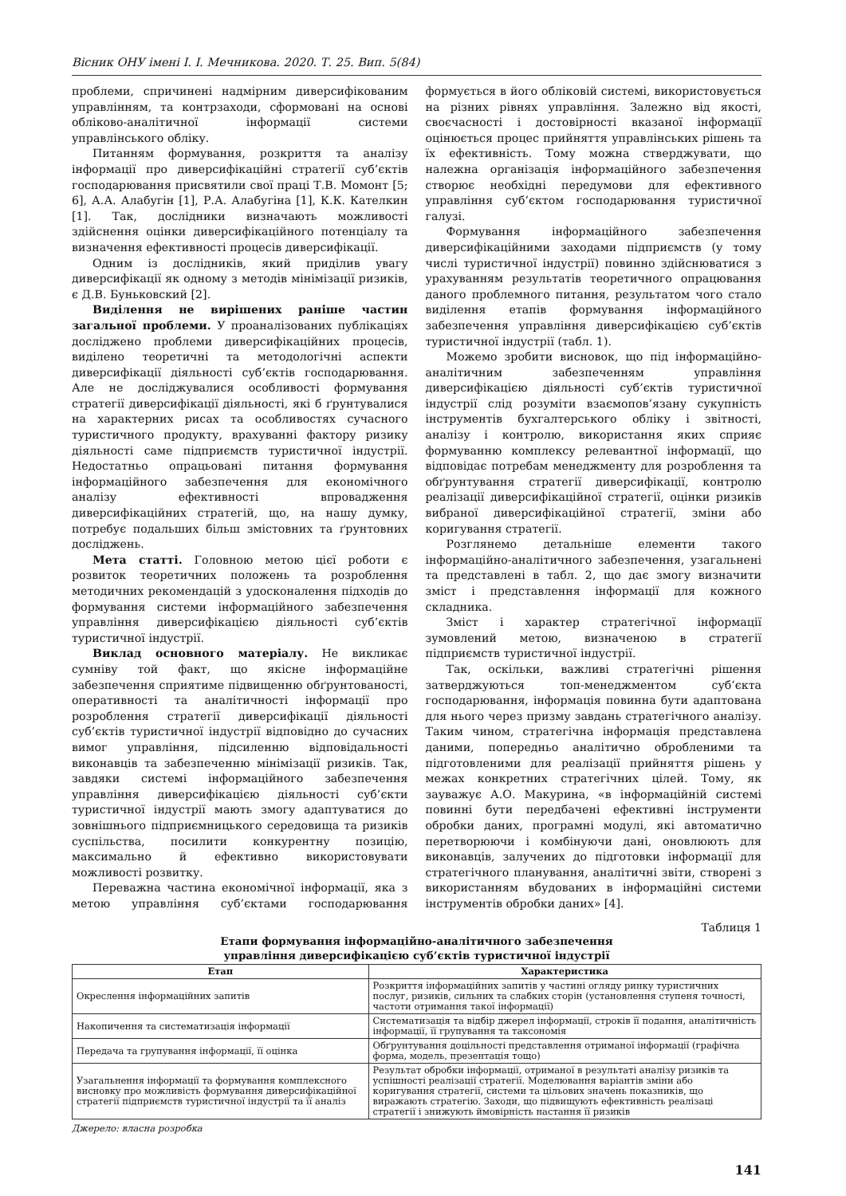Вісник ОНУ імені І. І. Мечникова. 2020. Т. 25. Вип. 5(84)
проблеми, спричинені надмірним диверсифікованим управлінням, та контрзаходи, сформовані на основі обліково-аналітичної інформації системи управлінського обліку.
Питанням формування, розкриття та аналізу інформації про диверсифікаційні стратегії суб’єктів господарювання присвятили свої праці Т.В. Момонт [5; 6], А.А. Алабугін [1], Р.А. Алабугіна [1], К.К. Кателкин [1]. Так, дослідники визначають можливості здійснення оцінки диверсифікаційного потенціалу та визначення ефективності процесів диверсифікації.
Одним із дослідників, який приділив увагу диверсифікації як одному з методів мінімізації ризиків, є Д.В. Буньковский [2].
Виділення не вирішених раніше частин загальної проблеми. У проаналізованих публікаціях досліджено проблеми диверсифікаційних процесів, виділено теоретичні та методологічні аспекти диверсифікації діяльності суб’єктів господарювання. Але не досліджувалися особливості формування стратегії диверсифікації діяльності, які б ґрунтувалися на характерних рисах та особливостях сучасного туристичного продукту, врахуванні фактору ризику діяльності саме підприємств туристичної індустрії. Недостатньо опрацьовані питання формування інформаційного забезпечення для економічного аналізу ефективності впровадження диверсифікаційних стратегій, що, на нашу думку, потребує подальших більш змістовних та ґрунтовних досліджень.
Мета статті. Головною метою цієї роботи є розвиток теоретичних положень та розроблення методичних рекомендацій з удосконалення підходів до формування системи інформаційного забезпечення управління диверсифікацією діяльності суб’єктів туристичної індустрії.
Виклад основного матеріалу. Не викликає сумніву той факт, що якісне інформаційне забезпечення сприятиме підвищенню обґрунтованості, оперативності та аналітичності інформації про розроблення стратегії диверсифікації діяльності суб’єктів туристичної індустрії відповідно до сучасних вимог управління, підсиленню відповідальності виконавців та забезпеченню мінімізації ризиків. Так, завдяки системі інформаційного забезпечення управління диверсифікацією діяльності суб’єкти туристичної індустрії мають змогу адаптуватися до зовнішнього підприємницького середовища та ризиків суспільства, посилити конкурентну позицію, максимально й ефективно використовувати можливості розвитку.
Переважна частина економічної інформації, яка з метою управління суб’єктами господарювання формується в його обліковій системі, використовується на різних рівнях управління. Залежно від якості, своєчасності і достовірності вказаної інформації оцінюється процес прийняття управлінських рішень та їх ефективність. Тому можна стверджувати, що належна організація інформаційного забезпечення створює необхідні передумови для ефективного управління суб’єктом господарювання туристичної галузі.
Формування інформаційного забезпечення диверсифікаційними заходами підприємств (у тому числі туристичної індустрії) повинно здійснюватися з урахуванням результатів теоретичного опрацювання даного проблемного питання, результатом чого стало виділення етапів формування інформаційного забезпечення управління диверсифікацією суб’єктів туристичної індустрії (табл. 1).
Можемо зробити висновок, що під інформаційно-аналітичним забезпеченням управління диверсифікацією діяльності суб’єктів туристичної індустрії слід розуміти взаємопов’язану сукупність інструментів бухгалтерського обліку і звітності, аналізу і контролю, використання яких сприяє формуванню комплексу релевантної інформації, що відповідає потребам менеджменту для розроблення та обґрунтування стратегії диверсифікації, контролю реалізації диверсифікаційної стратегії, оцінки ризиків вибраної диверсифікаційної стратегії, зміни або коригування стратегії.
Розглянемо детальніше елементи такого інформаційно-аналітичного забезпечення, узагальнені та представлені в табл. 2, що дає змогу визначити зміст і представлення інформації для кожного складника.
Зміст і характер стратегічної інформації зумовлений метою, визначеною в стратегії підприємств туристичної індустрії.
Так, оскільки, важливі стратегічні рішення затверджуються топ-менеджментом суб’єкта господарювання, інформація повинна бути адаптована для нього через призму завдань стратегічного аналізу. Таким чином, стратегічна інформація представлена даними, попередньо аналітично обробленими та підготовленими для реалізації прийняття рішень у межах конкретних стратегічних цілей. Тому, як зауважує А.О. Макурина, «в інформаційній системі повинні бути передбачені ефективні інструменти обробки даних, програмні модулі, які автоматично перетворюючи і комбінуючи дані, оновлюють для виконавців, залучених до підготовки інформації для стратегічного планування, аналітичні звіти, створені з використанням вбудованих в інформаційні системи інструментів обробки даних» [4].
Таблиця 1
Етапи формування інформаційно-аналітичного забезпечення
управління диверсифікацією суб’єктів туристичної індустрії
| Етап | Характеристика |
| --- | --- |
| Окреслення інформаційних запитів | Розкриття інформаційних запитів у частині огляду ринку туристичних послуг, ризиків, сильних та слабких сторін (установлення ступеня точності, частоти отримання такої інформації) |
| Накопичення та систематизація інформації | Систематизація та відбір джерел інформації, строків її подання, аналітичність інформації, її групування та таксономія |
| Передача та групування інформації, її оцінка | Обґрунтування доцільності представлення отриманої інформації (графічна форма, модель, презентація тощо) |
| Узагальнення інформації та формування комплексного висновку про можливість формування диверсифікаційної стратегії підприємств туристичної індустрії та її аналіз | Результат обробки інформації, отриманої в результаті аналізу ризиків та успішності реалізації стратегії. Моделювання варіантів зміни або коригування стратегії, системи та цільових значень показників, що виражають стратегію. Заходи, що підвищують ефективність реалізаці стратегії і знижують ймовірність настання її ризиків |
Джерело: власна розробка
141